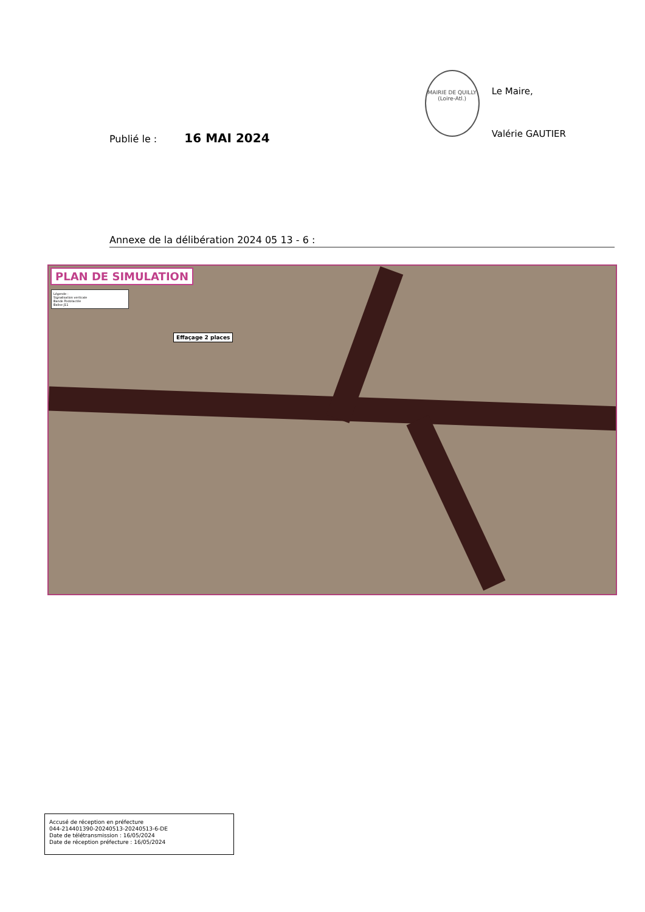Publié le : 16 MAI 2024
MAIRIE DE QUILLY (Loire-Atl.)
Le Maire,
Valérie GAUTIER
Annexe de la délibération 2024 05 13 - 6 :
PLAN DE SIMULATION
Légende :
Signalisation verticale
Bande Podotactile
Balise J11
Effaçage 2 places
Accusé de réception en préfecture
044-214401390-20240513-20240513-6-DE
Date de télétransmission : 16/05/2024
Date de réception préfecture : 16/05/2024